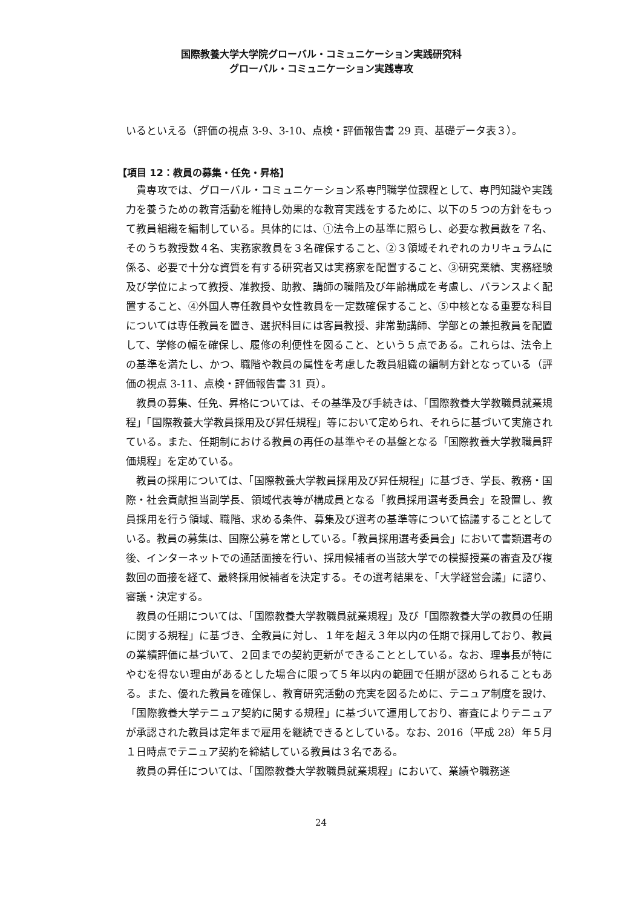国際教養大学大学院グローバル・コミュニケーション実践研究科
グローバル・コミュニケーション実践専攻
いるといえる（評価の視点 3-9、3-10、点検・評価報告書 29 頁、基礎データ表３）。
【項目 12：教員の募集・任免・昇格】
貴専攻では、グローバル・コミュニケーション系専門職学位課程として、専門知識や実践力を養うための教育活動を維持し効果的な教育実践をするために、以下の５つの方針をもって教員組織を編制している。具体的には、①法令上の基準に照らし、必要な教員数を７名、そのうち教授数４名、実務家教員を３名確保すること、②３領域それぞれのカリキュラムに係る、必要で十分な資質を有する研究者又は実務家を配置すること、③研究業績、実務経験及び学位によって教授、准教授、助教、講師の職階及び年齢構成を考慮し、バランスよく配置すること、④外国人専任教員や女性教員を一定数確保すること、⑤中核となる重要な科目については専任教員を置き、選択科目には客員教授、非常勤講師、学部との兼担教員を配置して、学修の幅を確保し、履修の利便性を図ること、という５点である。これらは、法令上の基準を満たし、かつ、職階や教員の属性を考慮した教員組織の編制方針となっている（評価の視点 3-11、点検・評価報告書 31 頁）。
教員の募集、任免、昇格については、その基準及び手続きは、「国際教養大学教職員就業規程」「国際教養大学教員採用及び昇任規程」等において定められ、それらに基づいて実施されている。また、任期制における教員の再任の基準やその基盤となる「国際教養大学教職員評価規程」を定めている。
教員の採用については、「国際教養大学教員採用及び昇任規程」に基づき、学長、教務・国際・社会貢献担当副学長、領域代表等が構成員となる「教員採用選考委員会」を設置し、教員採用を行う領域、職階、求める条件、募集及び選考の基準等について協議することとしている。教員の募集は、国際公募を常としている。「教員採用選考委員会」において書類選考の後、インターネットでの通話面接を行い、採用候補者の当該大学での模擬授業の審査及び複数回の面接を経て、最終採用候補者を決定する。その選考結果を、「大学経営会議」に諮り、審議・決定する。
教員の任期については、「国際教養大学教職員就業規程」及び「国際教養大学の教員の任期に関する規程」に基づき、全教員に対し、１年を超え３年以内の任期で採用しており、教員の業績評価に基づいて、２回までの契約更新ができることとしている。なお、理事長が特にやむを得ない理由があるとした場合に限って５年以内の範囲で任期が認められることもある。また、優れた教員を確保し、教育研究活動の充実を図るために、テニュア制度を設け、「国際教養大学テニュア契約に関する規程」に基づいて運用しており、審査によりテニュアが承認された教員は定年まで雇用を継続できるとしている。なお、2016（平成 28）年５月１日時点でテニュア契約を締結している教員は３名である。
教員の昇任については、「国際教養大学教職員就業規程」において、業績や職務遂
24